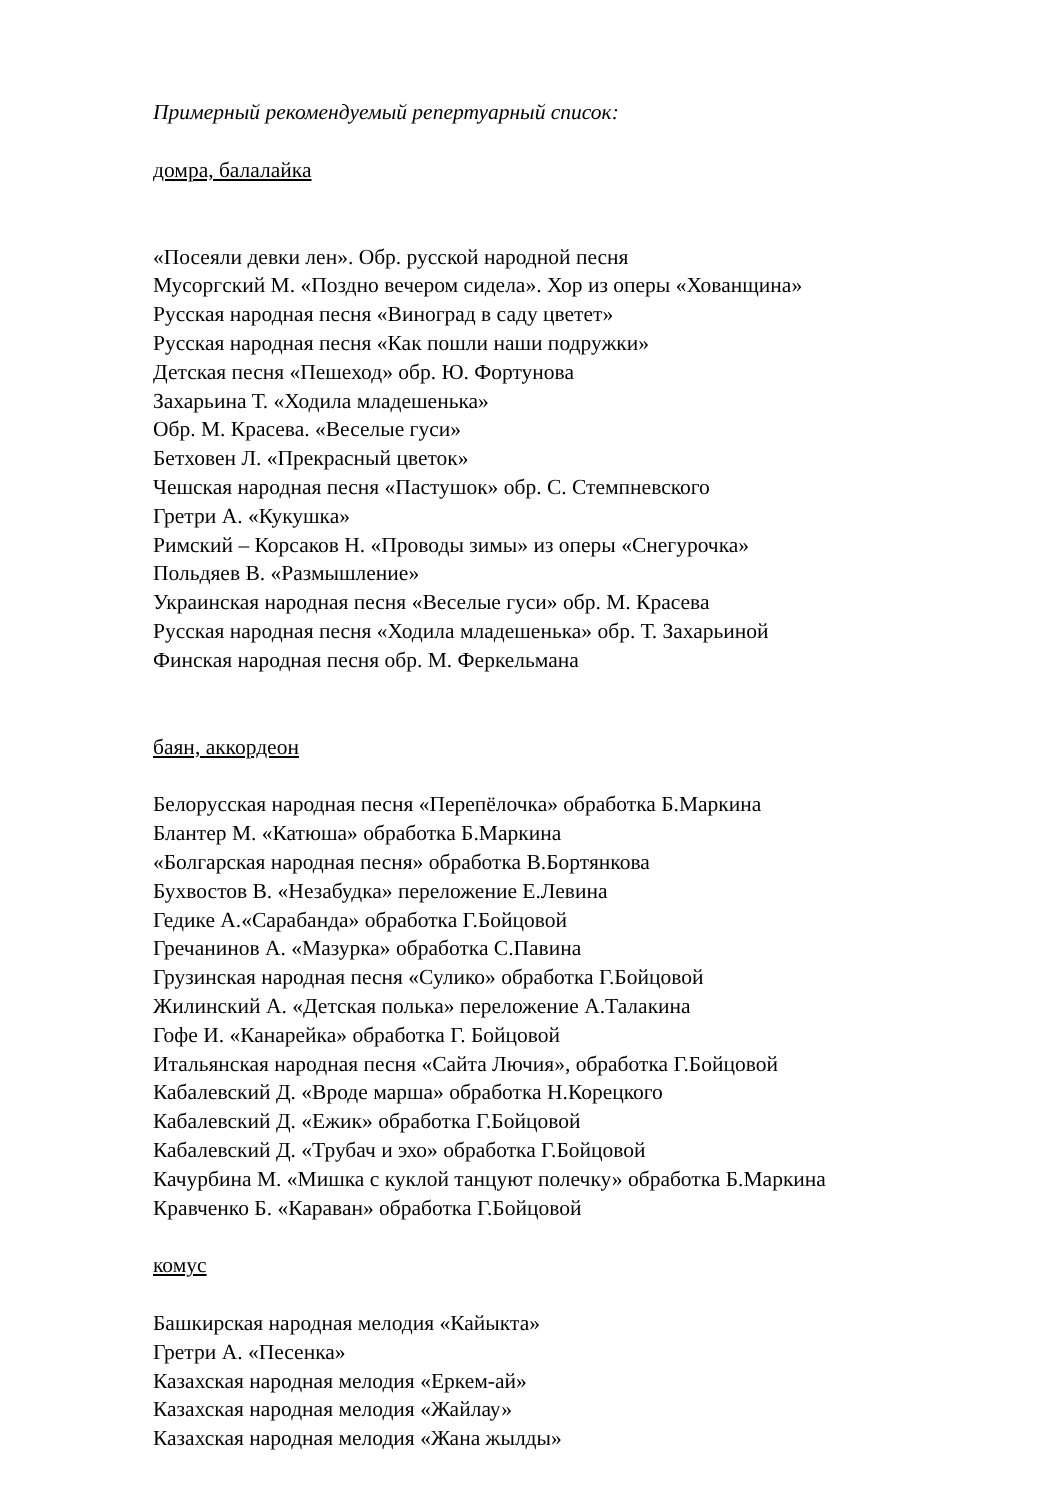Примерный рекомендуемый репертуарный список:
домра, балалайка
«Посеяли девки лен». Обр. русской народной песня
Мусоргский М. «Поздно вечером сидела». Хор из оперы «Хованщина»
Русская народная песня «Виноград в саду цветет»
Русская народная песня «Как пошли наши подружки»
Детская песня «Пешеход» обр. Ю. Фортунова
Захарьина Т. «Ходила младешенька»
Обр. М. Красева. «Веселые гуси»
Бетховен Л. «Прекрасный цветок»
Чешская народная песня «Пастушок» обр. С. Стемпневского
Гретри А. «Кукушка»
Римский – Корсаков Н. «Проводы зимы» из оперы «Снегурочка»
Польдяев В. «Размышление»
Украинская народная песня «Веселые гуси» обр. М. Красева
Русская народная песня «Ходила младешенька» обр. Т. Захарьиной
Финская народная песня обр. М. Феркельмана
баян, аккордеон
Белорусская народная песня «Перепёлочка» обработка Б.Маркина
Блантер М. «Катюша» обработка Б.Маркина
«Болгарская народная песня» обработка В.Бортянкова
Бухвостов В. «Незабудка» переложение Е.Левина
Гедике А.«Сарабанда» обработка Г.Бойцовой
Гречанинов А. «Мазурка» обработка С.Павина
Грузинская народная песня «Сулико» обработка Г.Бойцовой
Жилинский А. «Детская полька» переложение А.Талакина
Гофе И. «Канарейка» обработка Г. Бойцовой
Итальянская народная песня «Сайта Лючия», обработка Г.Бойцовой
Кабалевский Д. «Вроде марша» обработка Н.Корецкого
Кабалевский Д. «Ежик» обработка Г.Бойцовой
Кабалевский Д. «Трубач и эхо» обработка Г.Бойцовой
Качурбина М. «Мишка с куклой танцуют полечку» обработка Б.Маркина
Кравченко Б. «Караван» обработка Г.Бойцовой
комус
Башкирская народная мелодия «Кайыкта»
Гретри А. «Песенка»
Казахская народная мелодия «Еркем-ай»
Казахская народная мелодия «Жайлау»
Казахская народная мелодия «Жана жылды»